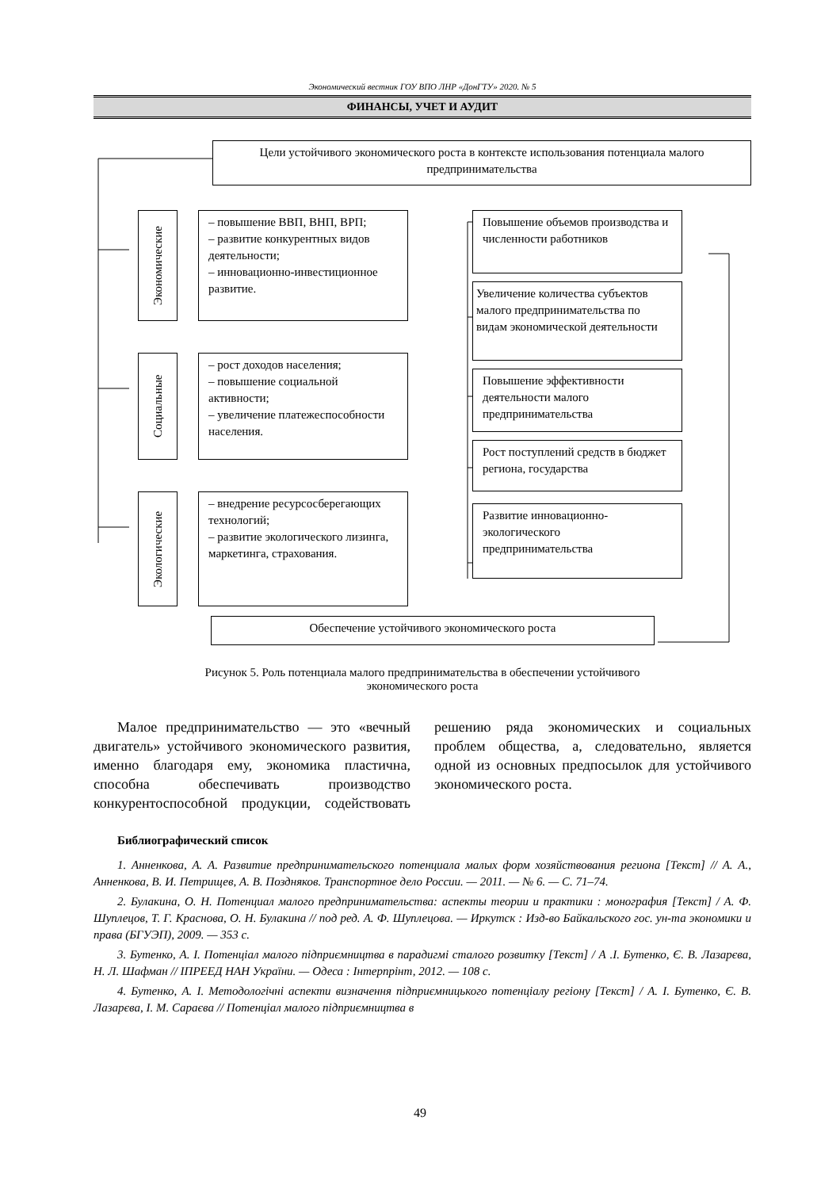Экономический вестник ГОУ ВПО ЛНР «ДонГТУ» 2020. № 5
ФИНАНСЫ, УЧЕТ И АУДИТ
Цели устойчивого экономического роста в контексте использования потенциала малого предпринимательства
Экономические
– повышение ВВП, ВНП, ВРП;
– развитие конкурентных видов деятельности;
– инновационно-инвестиционное развитие.
Социальные
– рост доходов населения;
– повышение социальной активности;
– увеличение платежеспособности населения.
Экологические
– внедрение ресурсосберегающих технологий;
– развитие экологического лизинга, маркетинга, страхования.
Повышение объемов производства и численности работников
Увеличение количества субъектов малого предпринимательства по видам экономической деятельности
Повышение эффективности деятельности малого предпринимательства
Рост поступлений средств в бюджет региона, государства
Развитие инновационно-экологического предпринимательства
Обеспечение устойчивого экономического роста
Рисунок 5. Роль потенциала малого предпринимательства в обеспечении устойчивого
экономического роста
Малое предпринимательство — это «вечный двигатель» устойчивого экономического развития, именно благодаря ему, экономика пластична, способна обеспечивать производство конкурентоспособной продукции, содействовать решению ряда экономических и социальных проблем общества, а, следовательно, является одной из основных предпосылок для устойчивого экономического роста.
Библиографический список
1. Анненкова, А. А. Развитие предпринимательского потенциала малых форм хозяйствования региона [Текст] // А. А., Анненкова, В. И. Петрищев, А. В. Поздняков. Транспортное дело России. — 2011. — № 6. — С. 71–74.
2. Булакина, О. Н. Потенциал малого предпринимательства: аспекты теории и практики : монография [Текст] / А. Ф. Шуплецов, Т. Г. Краснова, О. Н. Булакина // под ред. А. Ф. Шуплецова. — Иркутск : Изд-во Байкальского гос. ун-та экономики и права (БГУЭП), 2009. — 353 с.
3. Бутенко, А. І. Потенціал малого підприємництва в парадигмі сталого розвитку [Текст] / А .І. Бутенко, Є. В. Лазарєва, Н. Л. Шафман // ІПРЕЕД НАН України. — Одеса : Інтерпрінт, 2012. — 108 с.
4. Бутенко, А. І. Методологічні аспекти визначення підприємницького потенціалу регіону [Текст] / А. І. Бутенко, Є. В. Лазарєва, І. М. Сараєва // Потенціал малого підприємництва в
49